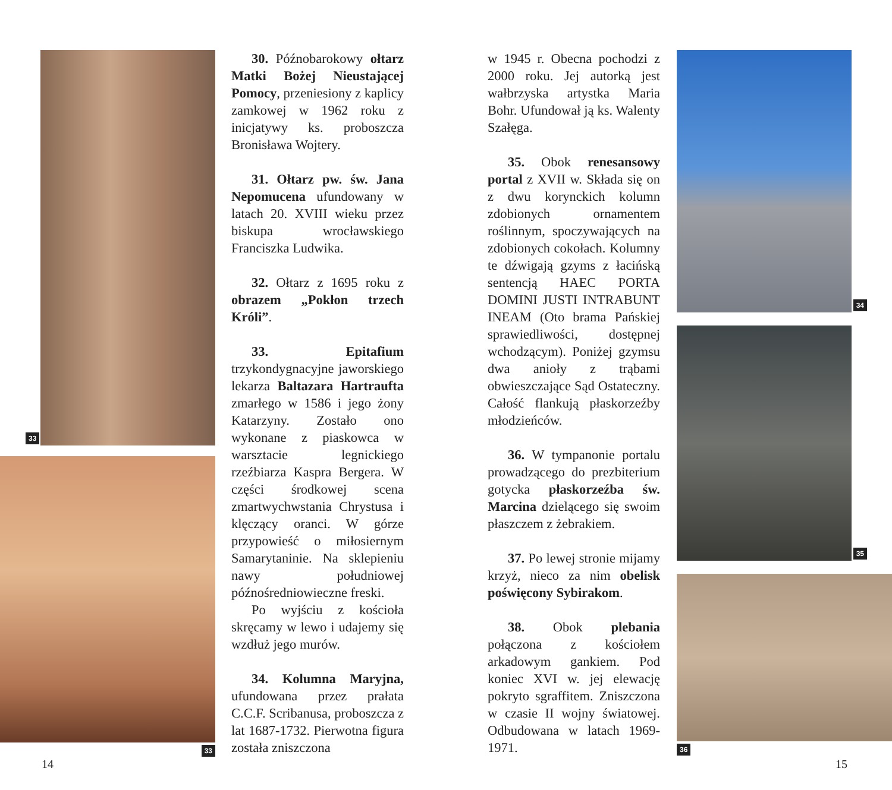33
33
30. Późnobarokowy ołtarz Matki Bożej Nieustającej Pomocy, przeniesiony z kaplicy zamkowej w 1962 roku z inicjatywy ks. proboszcza Bronisława Wojtery.
31. Ołtarz pw. św. Jana Nepomucena ufundowany w latach 20. XVIII wieku przez biskupa wrocławskiego Franciszka Ludwika.
32. Ołtarz z 1695 roku z obrazem „Pokłon trzech Króli”.
33. Epitafium trzykondygnacyjne jaworskiego lekarza Baltazara Hartraufta zmarłego w 1586 i jego żony Katarzyny. Zostało ono wykonane z piaskowca w warsztacie legnickiego rzeźbiarza Kaspra Bergera. W części środkowej scena zmartwychwstania Chrystusa i klęczący oranci. W górze przypowieść o miłosiernym Samarytaninie. Na sklepieniu nawy południowej późnośredniowieczne freski.
Po wyjściu z kościoła skręcamy w lewo i udajemy się wzdłuż jego murów.
34. Kolumna Maryjna, ufundowana przez prałata C.C.F. Scribanusa, proboszcza z lat 1687-1732. Pierwotna figura została zniszczona
w 1945 r. Obecna pochodzi z 2000 roku. Jej autorką jest wałbrzyska artystka Maria Bohr. Ufundował ją ks. Walenty Szałęga.
35. Obok renesansowy portal z XVII w. Składa się on z dwu korynckich kolumn zdobionych ornamentem roślinnym, spoczywających na zdobionych cokołach. Kolumny te dźwigają gzyms z łacińską sentencją HAEC PORTA DOMINI JUSTI INTRABUNT INEAM (Oto brama Pańskiej sprawiedliwości, dostępnej wchodzącym). Poniżej gzymsu dwa anioły z trąbami obwieszczające Sąd Ostateczny. Całość flankują płaskorzeźby młodzieńców.
36. W tympanonie portalu prowadzącego do prezbiterium gotycka płaskorzeźba św. Marcina dzielącego się swoim płaszczem z żebrakiem.
37. Po lewej stronie mijamy krzyż, nieco za nim obelisk poświęcony Sybirakom.
38. Obok plebania połączona z kościołem arkadowym gankiem. Pod koniec XVI w. jej elewację pokryto sgraffitem. Zniszczona w czasie II wojny światowej. Odbudowana w latach 1969-1971.
34
35
36
14 15